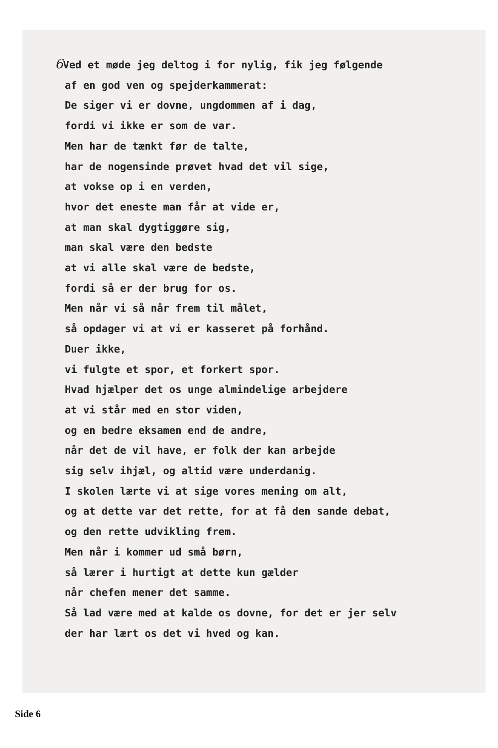6 Ved et møde jeg deltog i for nylig, fik jeg følgende
af en god ven og spejderkammerat:
De siger vi er dovne, ungdommen af i dag,
fordi vi ikke er som de var.
Men har de tænkt før de talte,
har de nogensinde prøvet hvad det vil sige,
at vokse op i en verden,
hvor det eneste man får at vide er,
at man skal dygtiggøre sig,
man skal være den bedste
at vi alle skal være de bedste,
fordi så er der brug for os.
Men når vi så når frem til målet,
så opdager vi at vi er kasseret på forhånd.
Duer ikke,
vi fulgte et spor, et forkert spor.
Hvad hjælper det os unge almindelige arbejdere
at vi står med en stor viden,
og en bedre eksamen end de andre,
når det de vil have, er folk der kan arbejde
sig selv ihjæl, og altid være underdanig.
I skolen lærte vi at sige vores mening om alt,
og at dette var det rette, for at få den sande debat,
og den rette udvikling frem.
Men når i kommer ud små børn,
så lærer i hurtigt at dette kun gælder
når chefen mener det samme.
Så lad være med at kalde os dovne, for det er jer selv
der har lært os det vi hved og kan.
Side 6